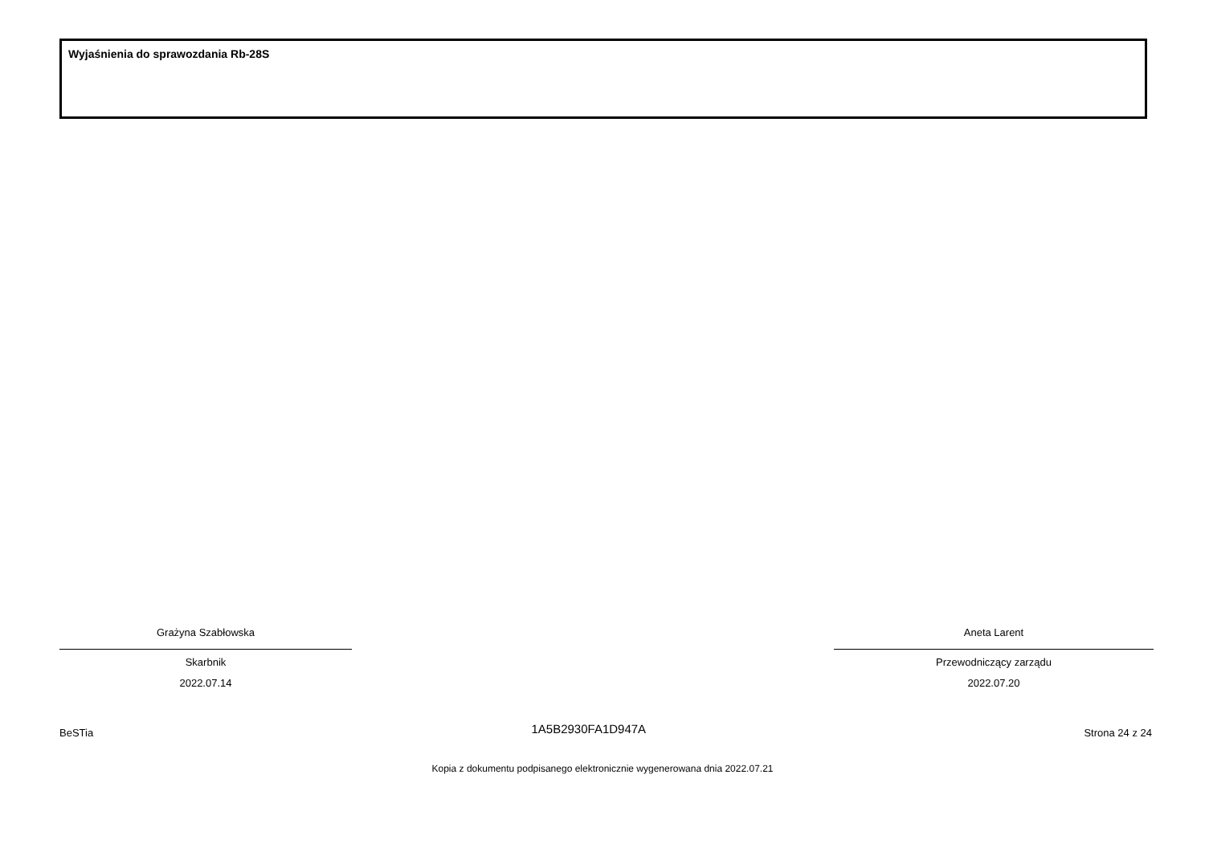Wyjaśnienia do sprawozdania Rb-28S
Grażyna Szabłowska
Skarbnik
2022.07.14
Aneta Larent
Przewodniczący zarządu
2022.07.20
BeSTia 1A5B2930FA1D947A Strona 24 z 24
Kopia z dokumentu podpisanego elektronicznie wygenerowana dnia 2022.07.21